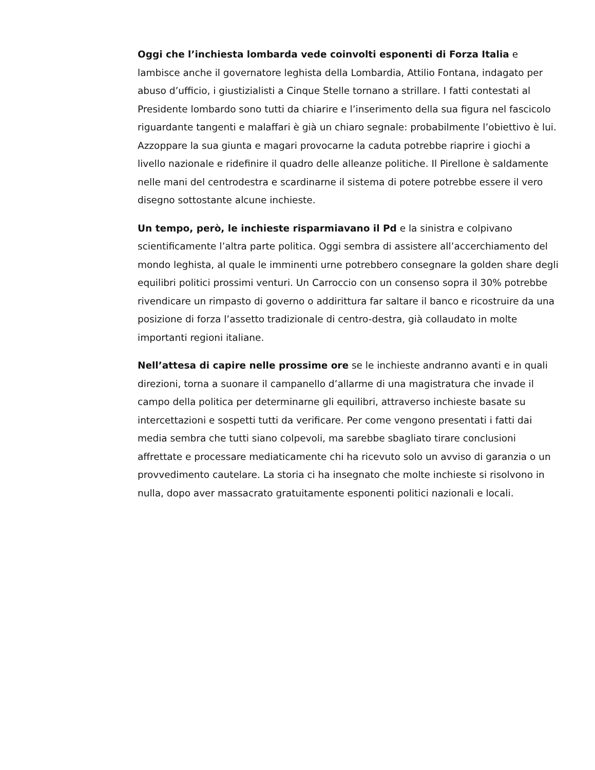Oggi che l’inchiesta lombarda vede coinvolti esponenti di Forza Italia e lambisce anche il governatore leghista della Lombardia, Attilio Fontana, indagato per abuso d’ufficio, i giustizialisti a Cinque Stelle tornano a strillare. I fatti contestati al Presidente lombardo sono tutti da chiarire e l’inserimento della sua figura nel fascicolo riguardante tangenti e malaffari è già un chiaro segnale: probabilmente l’obiettivo è lui. Azzoppare la sua giunta e magari provocarne la caduta potrebbe riaprire i giochi a livello nazionale e ridefinire il quadro delle alleanze politiche. Il Pirellone è saldamente nelle mani del centrodestra e scardinarne il sistema di potere potrebbe essere il vero disegno sottostante alcune inchieste.
Un tempo, però, le inchieste risparmiavano il Pd e la sinistra e colpivano scientificamente l’altra parte politica. Oggi sembra di assistere all’accerchiamento del mondo leghista, al quale le imminenti urne potrebbero consegnare la golden share degli equilibri politici prossimi venturi. Un Carroccio con un consenso sopra il 30% potrebbe rivendicare un rimpasto di governo o addirittura far saltare il banco e ricostruire da una posizione di forza l’assetto tradizionale di centro-destra, già collaudato in molte importanti regioni italiane.
Nell’attesa di capire nelle prossime ore se le inchieste andranno avanti e in quali direzioni, torna a suonare il campanello d’allarme di una magistratura che invade il campo della politica per determinarne gli equilibri, attraverso inchieste basate su intercettazioni e sospetti tutti da verificare. Per come vengono presentati i fatti dai media sembra che tutti siano colpevoli, ma sarebbe sbagliato tirare conclusioni affrettate e processare mediaticamente chi ha ricevuto solo un avviso di garanzia o un provvedimento cautelare. La storia ci ha insegnato che molte inchieste si risolvono in nulla, dopo aver massacrato gratuitamente esponenti politici nazionali e locali.